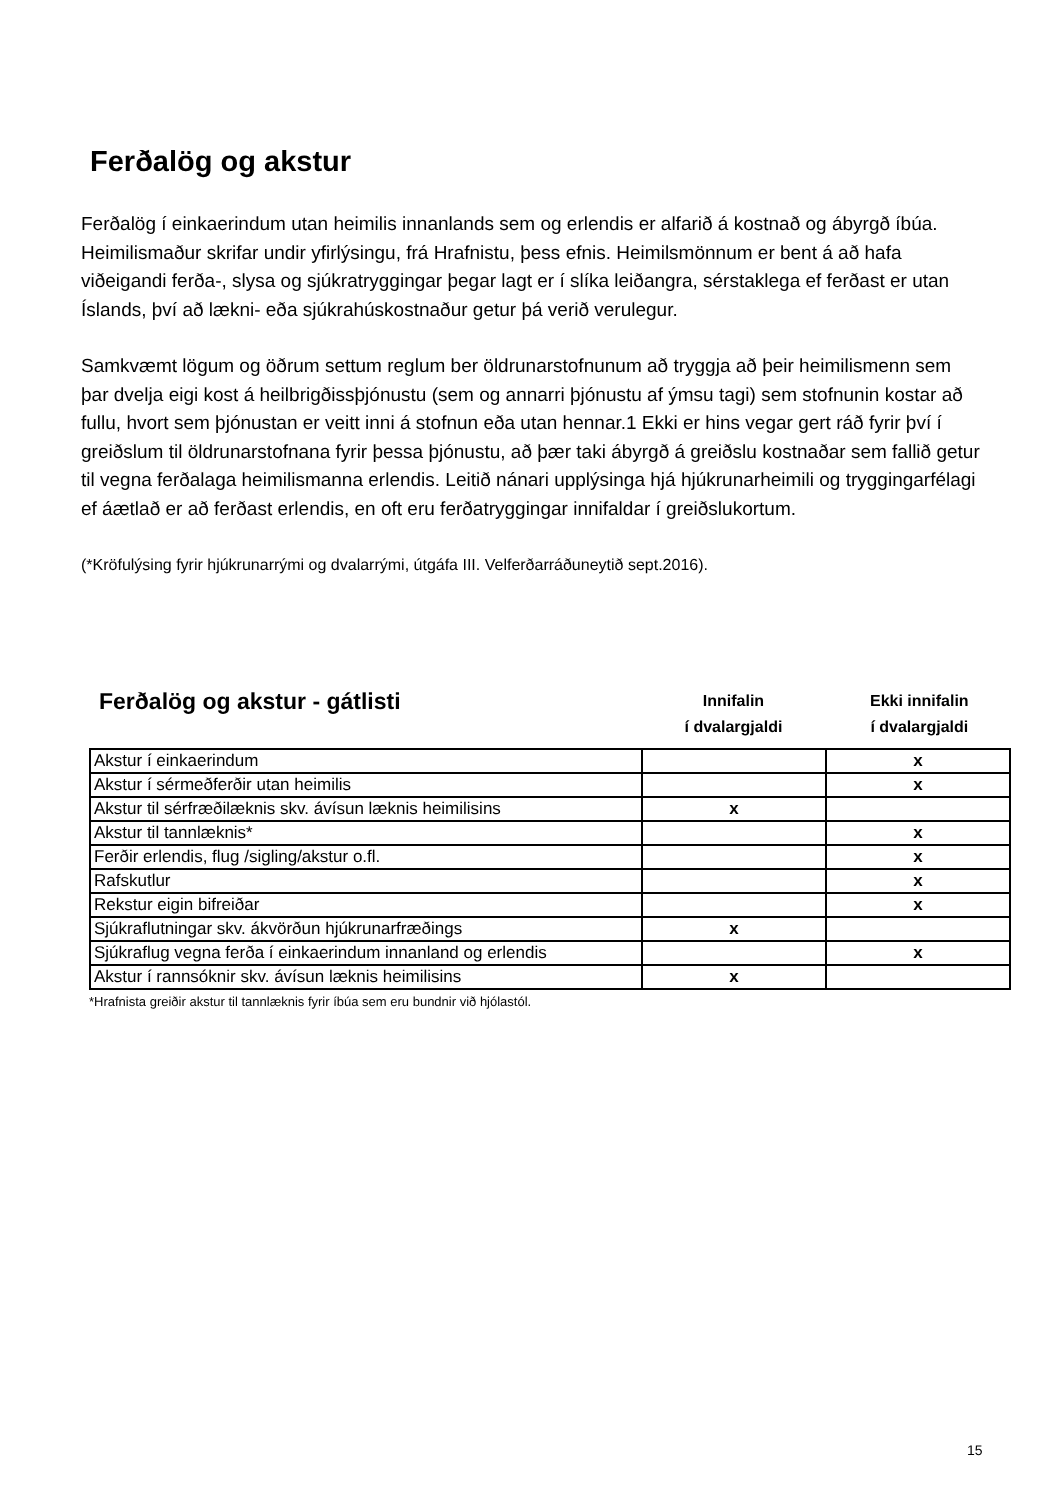Ferðalög og akstur
Ferðalög í einkaerindum utan heimilis innanlands sem og erlendis er alfarið á kostnað og ábyrgð íbúa. Heimilismaður skrifar undir yfirlýsingu, frá Hrafnistu, þess efnis. Heimilsmönnum er bent á að hafa viðeigandi ferða-, slysa og sjúkratryggingar þegar lagt er í slíka leiðangra, sérstaklega ef ferðast er utan Íslands, því að lækni- eða sjúkrahúskostnaður getur þá verið verulegur.
Samkvæmt lögum og öðrum settum reglum ber öldrunarstofnunum að tryggja að þeir heimilismenn sem þar dvelja eigi kost á heilbrigðissþjónustu (sem og annarri þjónustu af ýmsu tagi) sem stofnunin kostar að fullu, hvort sem þjónustan er veitt inni á stofnun eða utan hennar.1 Ekki er hins vegar gert ráð fyrir því í greiðslum til öldrunarstofnana fyrir þessa þjónustu, að þær taki ábyrgð á greiðslu kostnaðar sem fallið getur til vegna ferðalaga heimilismanna erlendis. Leitið nánari upplýsinga hjá hjúkrunarheimili og tryggingarfélagi ef áætlað er að ferðast erlendis, en oft eru ferðatryggingar innifaldar í greiðslukortum.
(*Kröfulýsing fyrir hjúkrunarrými og dvalarrými, útgáfa III. Velferðarráðuneytið sept.2016).
Ferðalög og akstur - gátlisti
Innifalin
í dvalargjaldi
Ekki innifalin
í dvalargjaldi
| Akstur í einkaerindum | | x |
| Akstur í sérmeðferðir utan heimilis | | x |
| Akstur til sérfræðilæknis skv. ávísun læknis heimilisins | x | |
| Akstur til tannlæknis* | | x |
| Ferðir erlendis, flug /sigling/akstur o.fl. | | x |
| Rafskutlur | | x |
| Rekstur eigin bifreiðar | | x |
| Sjúkraflutningar skv. ákvörðun hjúkrunarfræðings | x | |
| Sjúkraflug vegna ferða í einkaerindum innanland og erlendis | | x |
| Akstur í rannsóknir skv. ávísun læknis heimilisins | x | |
*Hrafnista greiðir akstur til tannlæknis fyrir íbúa sem eru bundnir við hjólastól.
15